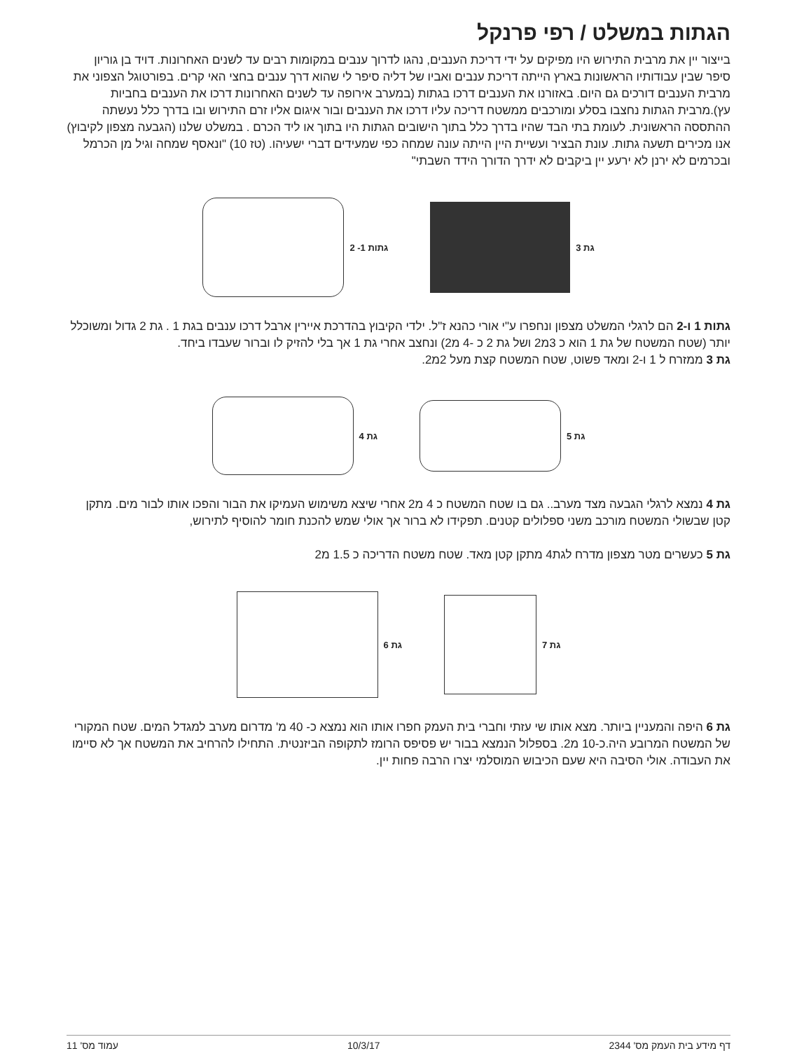הגתות במשלט / רפי פרנקל
בייצור יין את מרבית התירוש היו מפיקים על ידי דריכת הענבים, נהגו לדרוך ענבים במקומות רבים עד לשנים האחרונות. דויד בן גוריון סיפר שבין עבודותיו הראשונות בארץ הייתה דריכת ענבים ואביו של דליה סיפר לי שהוא דרך ענבים בחצי האי קרים. בפורטוגל הצפוני את מרבית הענבים דורכים גם היום. באזורנו את הענבים דרכו בגתות (במערב אירופה עד לשנים האחרונות דרכו את הענבים בחביות עץ).מרבית הגתות נחצבו בסלע ומורכבים ממשטח דריכה עליו דרכו את הענבים ובור איגום אליו זרם התירוש ובו בדרך כלל נעשתה ההתססה הראשונית. לעומת בתי הבד שהיו בדרך כלל בתוך הישובים הגתות היו בתוך או ליד הכרם . במשלט שלנו (הגבעה מצפון לקיבוץ) אנו מכירים תשעה גתות. עונת הבציר ועשיית היין הייתה עונה שמחה כפי שמעידים דברי ישעיהו. (טז 10) "ונאסף שמחה וגיל מן הכרמל ובכרמים לא ירנן לא ירעע יין ביקבים לא ידרך הדורך הידד השבתי"
גת 3 גתות 1- 2
גתות 1 ו-2 הם לרגלי המשלט מצפון ונחפרו ע"י אורי כהנא ז"ל. ילדי הקיבוץ בהדרכת איירין ארבל דרכו ענבים בגת 1 . גת 2 גדול ומשוכלל יותר (שטח המשטח של גת 1 הוא כ 3מ2 ושל גת 2 כ -4 מ2) ונחצב אחרי גת 1 אך בלי להזיק לו וברור שעבדו ביחד.
גת 3 ממזרח ל 1 ו-2 ומאד פשוט, שטח המשטח קצת מעל 2מ2.
גת 5 גת 4
גת 4 נמצא לרגלי הגבעה מצד מערב.. גם בו שטח המשטח כ 4 מ2 אחרי שיצא משימוש העמיקו את הבור והפכו אותו לבור מים. מתקן קטן שבשולי המשטח מורכב משני ספלולים קטנים. תפקידו לא ברור אך אולי שמש להכנת חומר להוסיף לתירוש,
גת 5 כעשרים מטר מצפון מדרח לגת4 מתקן קטן מאד. שטח משטח הדריכה כ 1.5 מ2
גת 7 גת 6
גת 6 היפה והמעניין ביותר. מצא אותו שי עזתי וחברי בית העמק חפרו אותו הוא נמצא כ- 40 מ' מדרום מערב למגדל המים. שטח המקורי של המשטח המרובע היה.כ-10 מ2. בספלול הנמצא בבור יש פסיפס הרומז לתקופה הביזנטית. התחילו להרחיב את המשטח אך לא סיימו את העבודה. אולי הסיבה היא שעם הכיבוש המוסלמי יצרו הרבה פחות יין.
דף מידע בית העמק מס' 2344 10/3/17 עמוד מס' 11